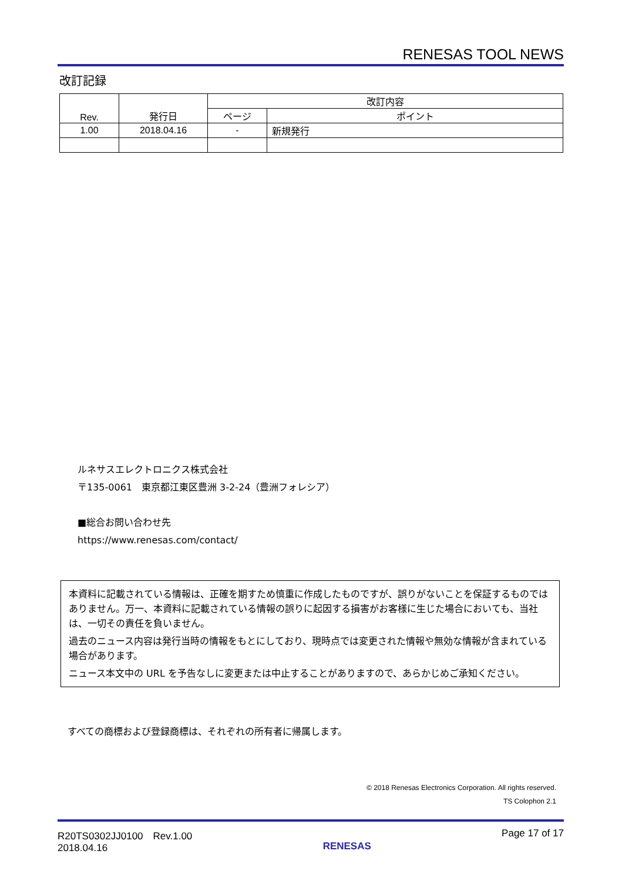RENESAS TOOL NEWS
改訂記録
| Rev. | 発行日 | 改訂内容 | |
| --- | --- | --- | --- |
| | | ページ | ポイント |
| 1.00 | 2018.04.16 | - | 新規発行 |
ルネサスエレクトロニクス株式会社
〒135-0061　東京都江東区豊洲 3-2-24（豊洲フォレシア）
■総合お問い合わせ先
https://www.renesas.com/contact/
本資料に記載されている情報は、正確を期すため慎重に作成したものですが、誤りがないことを保証するものではありません。万一、本資料に記載されている情報の誤りに起因する損害がお客様に生じた場合においても、当社は、一切その責任を負いません。
過去のニュース内容は発行当時の情報をもとにしており、現時点では変更された情報や無効な情報が含まれている場合があります。
ニュース本文中の URL を予告なしに変更または中止することがありますので、あらかじめご承知ください。
すべての商標および登録商標は、それぞれの所有者に帰属します。
© 2018 Renesas Electronics Corporation. All rights reserved.
TS Colophon 2.1
R20TS0302JJ0100　Rev.1.00
2018.04.16
RENESAS
Page 17 of 17